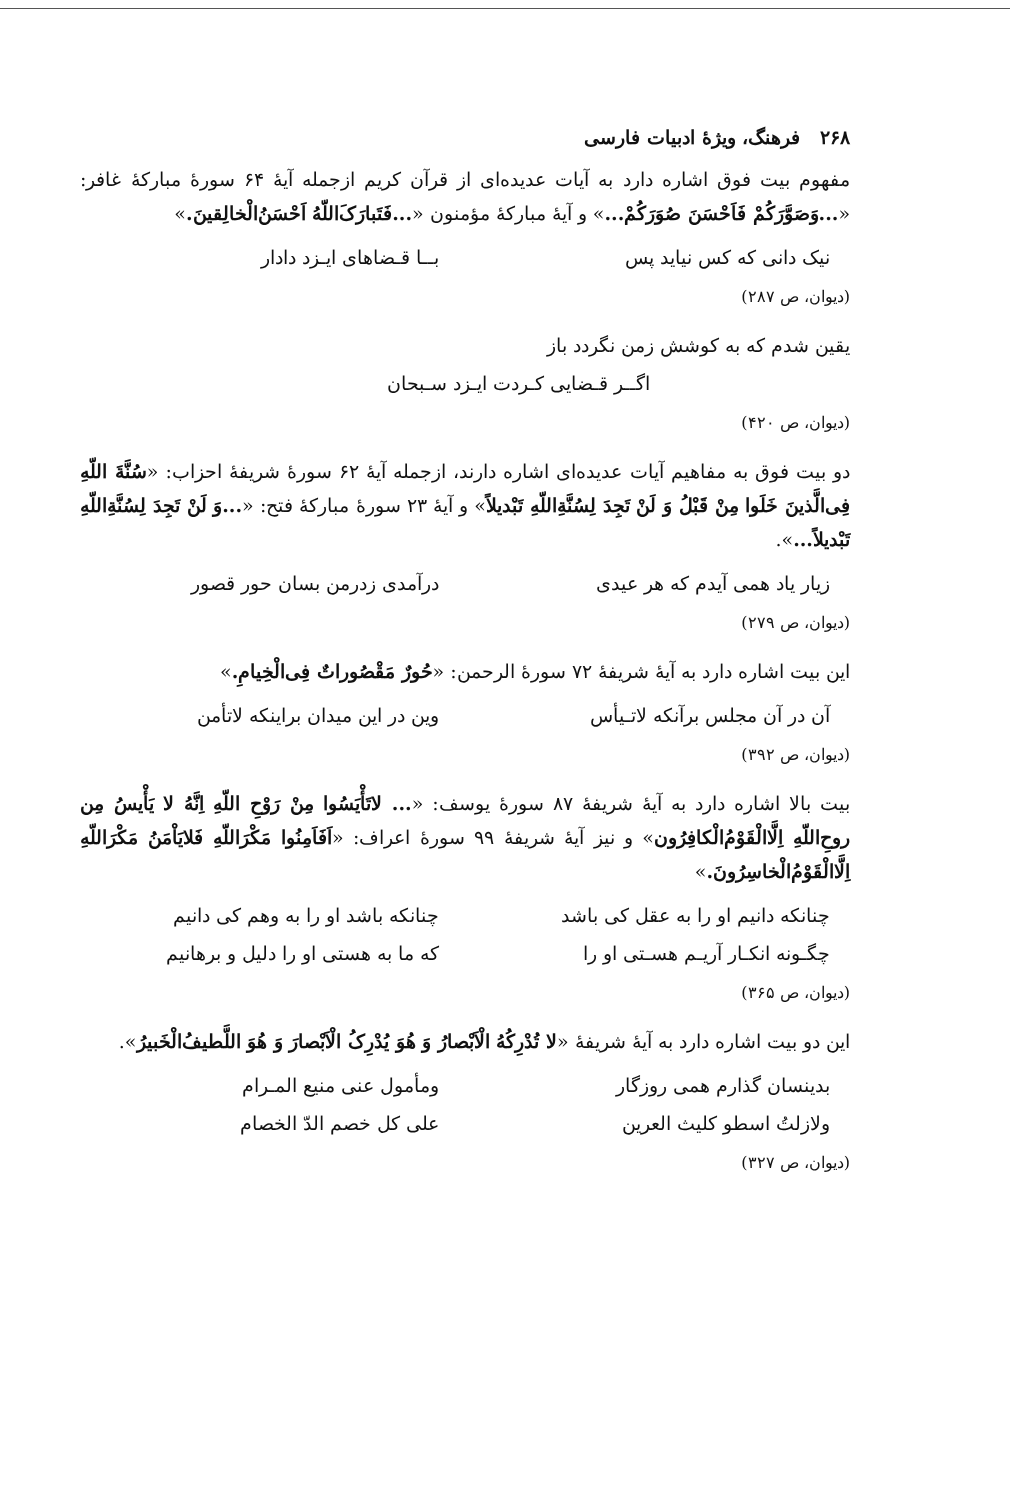۲۶۸ فرهنگ، ویژهٔ ادبیات فارسی
مفهوم بیت فوق اشاره دارد به آیات عدیده‌ای از قرآن کریم ازجمله آیهٔ ۶۴ سورهٔ مبارکهٔ غافر: «...وَصَوَّرَکُمْ فَاَحْسَنَ صُوَرَکُمْ...» و آیهٔ مبارکهٔ مؤمنون «...فَتَبارَکَ‌اللّهُ اَحْسَنُ‌الْخالِقینَ.»
نیک دانی که کس نیاید پس بــا قـضاهای ایـزد دادار
(دیوان، ص ۲۸۷)
یقین شدم که به کوشش زمن نگردد باز
اگــر قـضایی کـردت ایـزد سـبحان
(دیوان، ص ۴۲۰)
دو بیت فوق به مفاهیم آیات عدیده‌ای اشاره دارند، ازجمله آیهٔ ۶۲ سورهٔ شریفهٔ احزاب: «سُنَّةَ اللّهِ فِی‌الَّذینَ خَلَوا مِنْ قَبْلُ وَ لَنْ تَجِدَ لِسُنَّةِاللّهِ تَبْدیلاً» و آیهٔ ۲۳ سورهٔ مبارکهٔ فتح: «...وَ لَنْ تَجِدَ لِسُنَّةِاللّهِ تَبْدیلاً...».
زیار یاد همی آیدم که هر عیدی درآمدی زدرمن بسان حور قصور
(دیوان، ص ۲۷۹)
این بیت اشاره دارد به آیهٔ شریفهٔ ۷۲ سورهٔ الرحمن: «حُورٌ مَقْصُوراتٌ فِی‌الْخِیامِ.»
آن در آن مجلس برآنکه لاتـیأس وین در این میدان براینکه لاتأمن
(دیوان، ص ۳۹۲)
بیت بالا اشاره دارد به آیهٔ شریفهٔ ۸۷ سورهٔ یوسف: «... لاتَأْیَسُوا مِنْ رَوْحِ اللّهِ اِنَّهُ لا یَأْیسُ مِن روحِ‌اللّهِ اِلَّاالْقَوْمُ‌الْکافِرُون» و نیز آیهٔ شریفهٔ ۹۹ سورهٔ اعراف: «اَفَاَمِنُوا مَکْرَاللّهِ فَلایَاْمَنُ مَکْرَاللّهِ اِلَّاالْقَوْمُ‌الْخاسِرُونَ.»
چنانکه دانیم او را به عقل کی باشد چنانکه باشد او را به وهم کی دانیم
چگـونه انکـار آریـم هسـتی او را که ما به هستی او را دلیل و برهانیم
(دیوان، ص ۳۶۵)
این دو بیت اشاره دارد به آیهٔ شریفهٔ «لا تُدْرِکُهُ الْاَبْصارُ وَ هُوَ یُدْرِکُ الْاَبْصارَ وَ هُوَ اللَّطیفُ‌الْخَبیرُ».
بدینسان گذارم همی روزگار ومأمول عنی منیع المـرام
ولازلتُ اسطو کلیث العرین علی کل خصم الدّ الخصام
(دیوان، ص ۳۲۷)